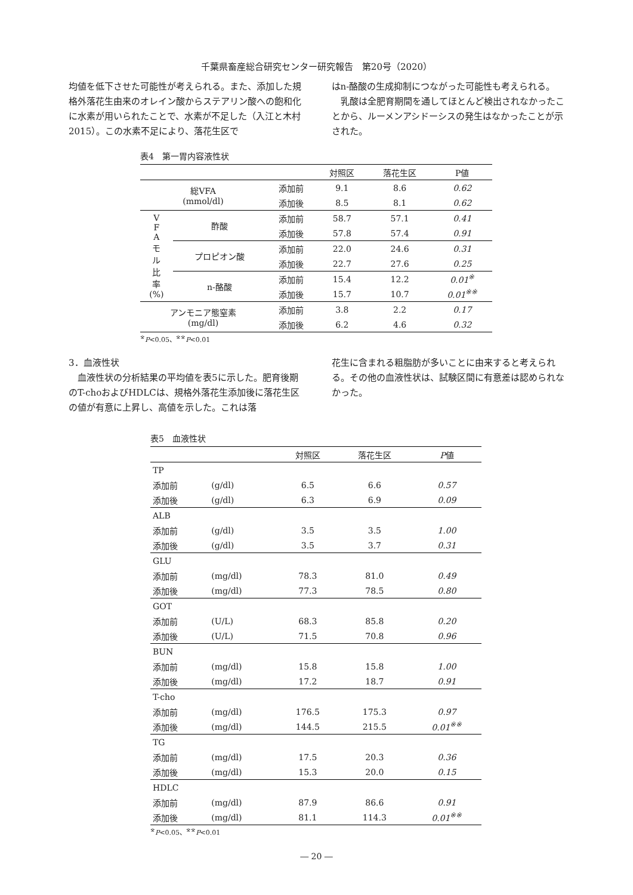千葉県畜産総合研究センター研究報告　第20号（2020）
均値を低下させた可能性が考えられる。また、添加した規格外落花生由来のオレイン酸からステアリン酸への飽和化に水素が用いられたことで、水素が不足した（入江と木村2015）。この水素不足により、落花生区で
はn-酪酸の生成抑制につながった可能性も考えられる。
　乳酸は全肥育期間を通してほとんど検出されなかったことから、ルーメンアシドーシスの発生はなかったことが示された。
表4　第一胃内容液性状
| | | | 対照区 | 落花生区 | P値 |
| --- | --- | --- | --- | --- | --- |
| 総VFA (mmol/dl) | | 添加前 | 9.1 | 8.6 | 0.62 |
| | | 添加後 | 8.5 | 8.1 | 0.62 |
| V F A モ ル 比 率 (%) | 酢酸 | 添加前 | 58.7 | 57.1 | 0.41 |
| | | 添加後 | 57.8 | 57.4 | 0.91 |
| | プロピオン酸 | 添加前 | 22.0 | 24.6 | 0.31 |
| | | 添加後 | 22.7 | 27.6 | 0.25 |
| | n-酪酸 | 添加前 | 15.4 | 12.2 | 0.01<sup>※</sup> |
| | | 添加後 | 15.7 | 10.7 | 0.01<sup>※※</sup> |
| アンモニア態窒素 (mg/dl) | | 添加前 | 3.8 | 2.2 | 0.17 |
| | | 添加後 | 6.2 | 4.6 | 0.32 |
<sup>※</sup>P<0.05、<sup>※※</sup>P<0.01
3．血液性状
　血液性状の分析結果の平均値を表5に示した。肥育後期のT-choおよびHDLCは、規格外落花生添加後に落花生区の値が有意に上昇し、高値を示した。これは落
花生に含まれる粗脂肪が多いことに由来すると考えられる。その他の血液性状は、試験区間に有意差は認められなかった。
表5　血液性状
| | | 対照区 | 落花生区 | P 値 |
| --- | --- | --- | --- | --- |
| TP | | | | |
| 添加前 | (g/dl) | 6.5 | 6.6 | 0.57 |
| 添加後 | (g/dl) | 6.3 | 6.9 | 0.09 |
| ALB | | | | |
| 添加前 | (g/dl) | 3.5 | 3.5 | 1.00 |
| 添加後 | (g/dl) | 3.5 | 3.7 | 0.31 |
| GLU | | | | |
| 添加前 | (mg/dl) | 78.3 | 81.0 | 0.49 |
| 添加後 | (mg/dl) | 77.3 | 78.5 | 0.80 |
| GOT | | | | |
| 添加前 | (U/L) | 68.3 | 85.8 | 0.20 |
| 添加後 | (U/L) | 71.5 | 70.8 | 0.96 |
| BUN | | | | |
| 添加前 | (mg/dl) | 15.8 | 15.8 | 1.00 |
| 添加後 | (mg/dl) | 17.2 | 18.7 | 0.91 |
| T-cho | | | | |
| 添加前 | (mg/dl) | 176.5 | 175.3 | 0.97 |
| 添加後 | (mg/dl) | 144.5 | 215.5 | 0.01<sup>※※</sup> |
| TG | | | | |
| 添加前 | (mg/dl) | 17.5 | 20.3 | 0.36 |
| 添加後 | (mg/dl) | 15.3 | 20.0 | 0.15 |
| HDLC | | | | |
| 添加前 | (mg/dl) | 87.9 | 86.6 | 0.91 |
| 添加後 | (mg/dl) | 81.1 | 114.3 | 0.01<sup>※※</sup> |
<sup>※</sup>P<0.05、<sup>※※</sup>P<0.01
― 20 ―